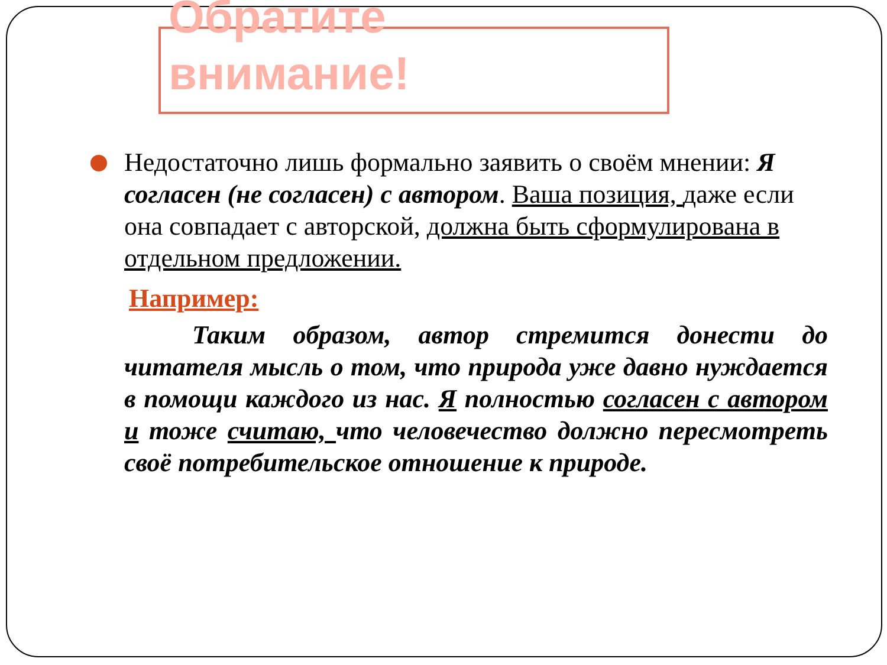Обратите
внимание!
Недостаточно лишь формально заявить о своём мнении: Я согласен (не согласен) с автором. Ваша позиция, даже если она совпадает с авторской, должна быть сформулирована в отдельном предложении.
Например:
Таким образом, автор стремится донести до читателя мысль о том, что природа уже давно нуждается в помощи каждого из нас. Я полностью согласен с автором и тоже считаю, что человечество должно пересмотреть своё потребительское отношение к природе.